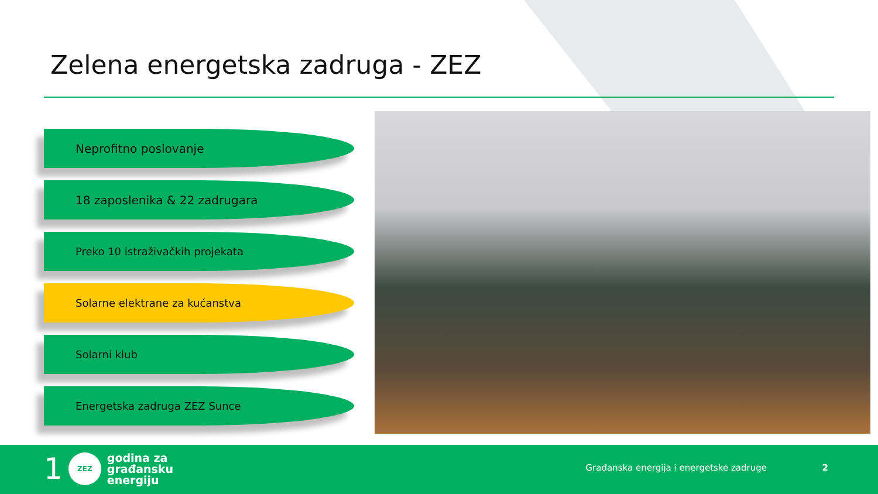Zelena energetska zadruga - ZEZ
Neprofitno poslovanje
18 zaposlenika & 22 zadrugara
Preko 10 istraživačkih projekata
Solarne elektrane za kućanstva
Solarni klub
Energetska zadruga ZEZ Sunce
1
ZEZ
godina za
građansku
energiju
Građanska energija i energetske zadruge
2